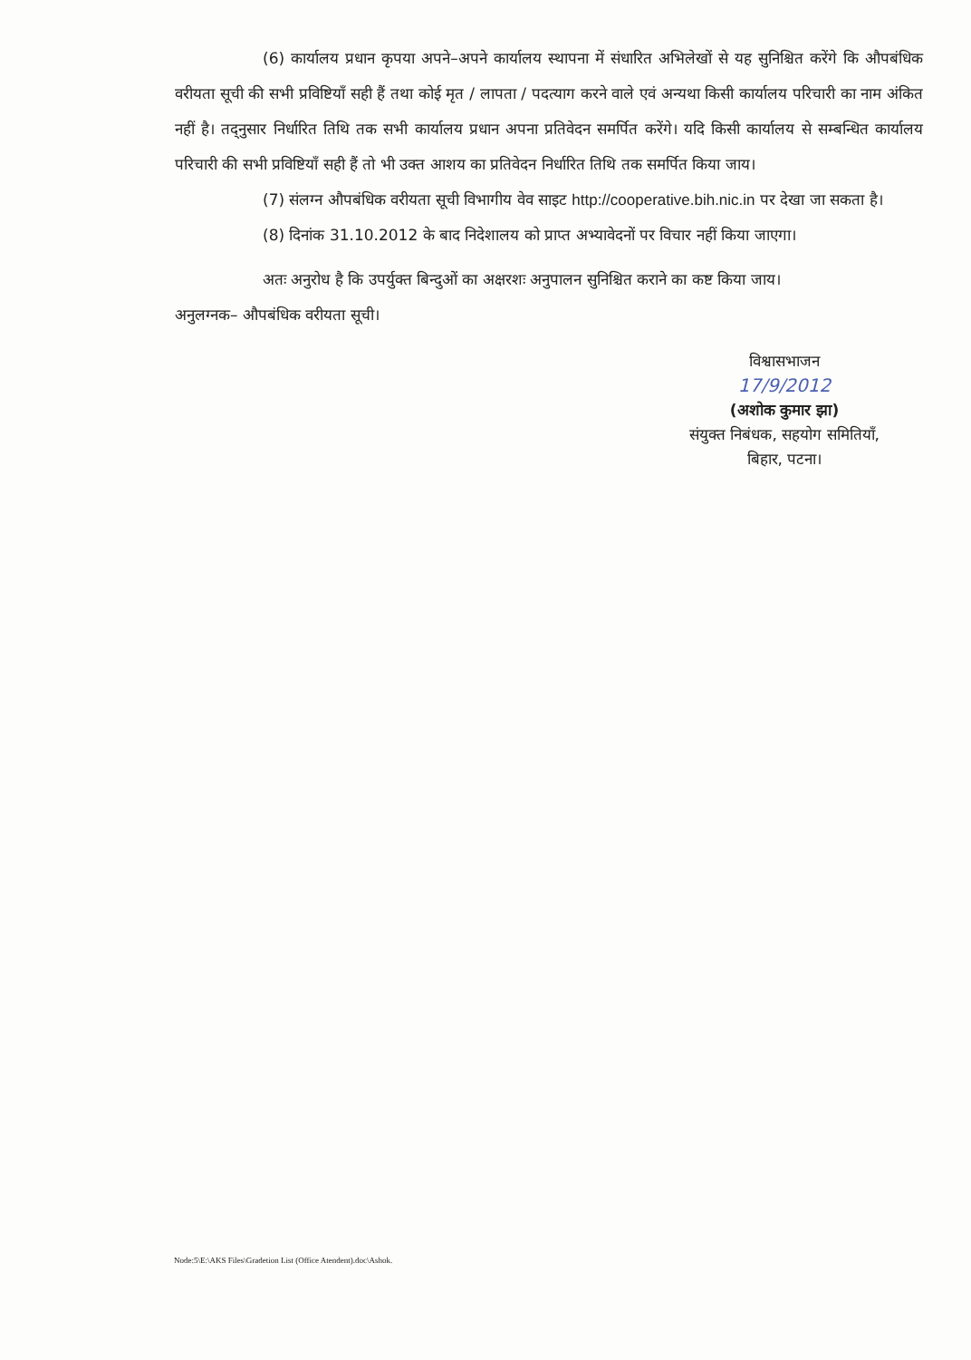(6) कार्यालय प्रधान कृपया अपने–अपने कार्यालय स्थापना में संधारित अभिलेखों से यह सुनिश्चित करेंगे कि औपबंधिक वरीयता सूची की सभी प्रविष्टियाँ सही हैं तथा कोई मृत / लापता / पदत्याग करने वाले एवं अन्यथा किसी कार्यालय परिचारी का नाम अंकित नहीं है। तद्नुसार निर्धारित तिथि तक सभी कार्यालय प्रधान अपना प्रतिवेदन समर्पित करेंगे। यदि किसी कार्यालय से सम्बन्धित कार्यालय परिचारी की सभी प्रविष्टियाँ सही हैं तो भी उक्त आशय का प्रतिवेदन निर्धारित तिथि तक समर्पित किया जाय।
(7) संलग्न औपबंधिक वरीयता सूची विभागीय वेव साइट http://cooperative.bih.nic.in पर देखा जा सकता है।
(8) दिनांक 31.10.2012 के बाद निदेशालय को प्राप्त अभ्यावेदनों पर विचार नहीं किया जाएगा।
अतः अनुरोध है कि उपर्युक्त बिन्दुओं का अक्षरशः अनुपालन सुनिश्चित कराने का कष्ट किया जाय।
अनुलग्नक– औपबंधिक वरीयता सूची।
विश्वासभाजन
17/9/2012
(अशोक कुमार झा)
संयुक्त निबंधक, सहयोग समितियाँ,
बिहार, पटना।
Node:5\E:\AKS Files\Gradetion List (Office Atendent).doc\Ashok.